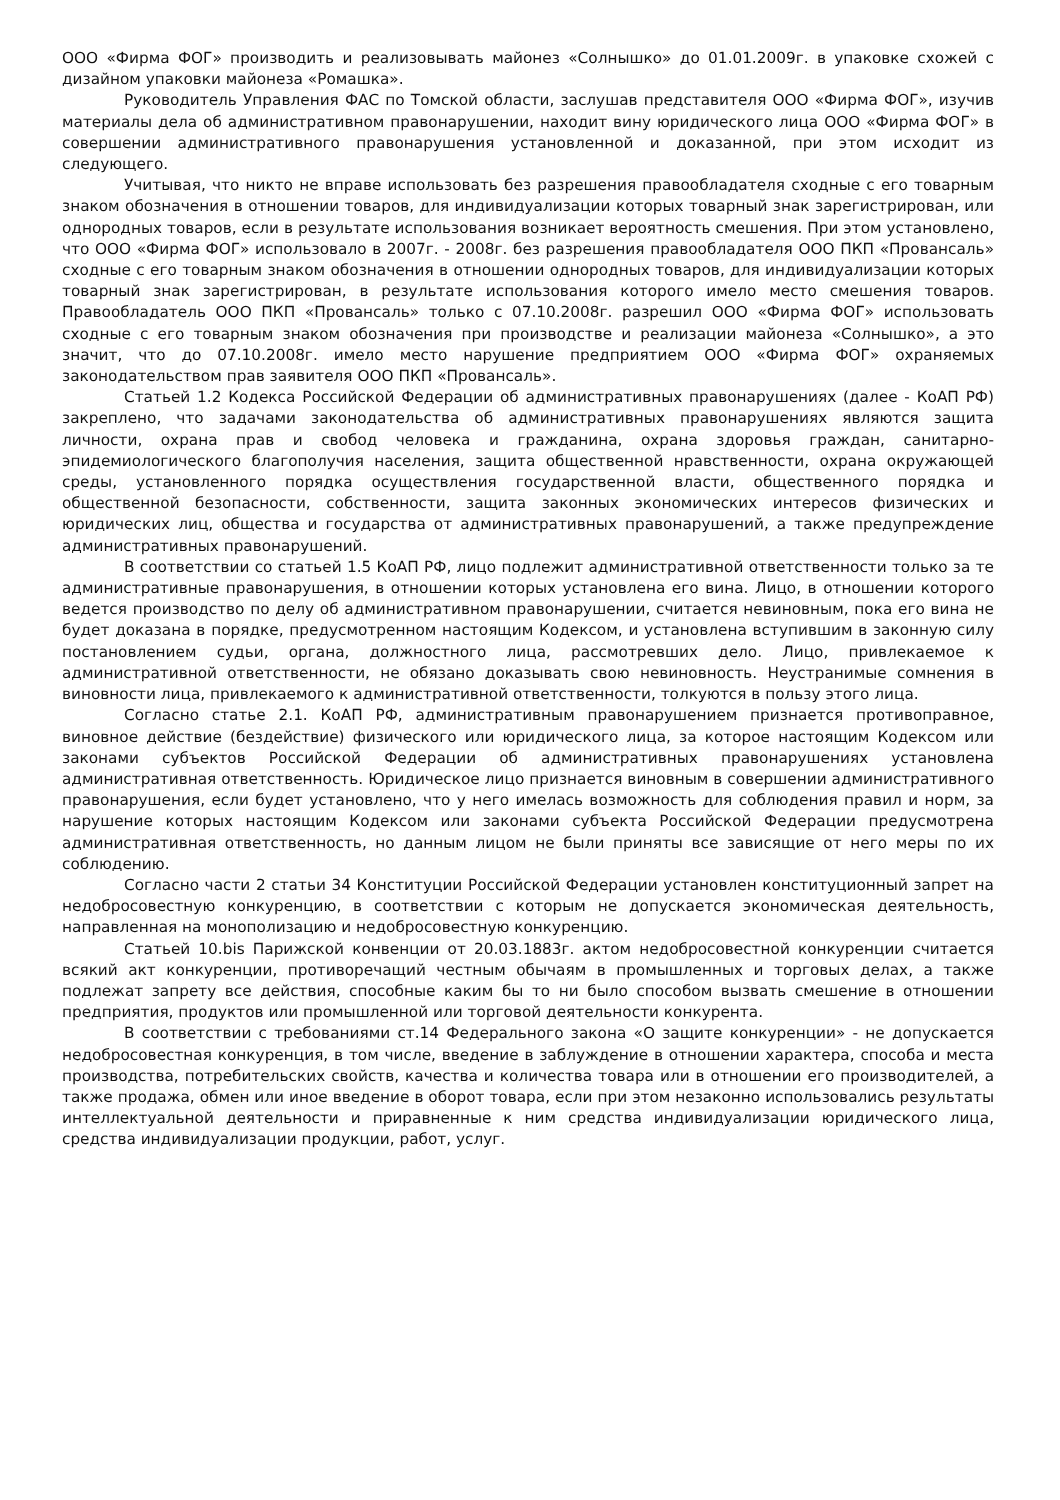ООО «Фирма ФОГ» производить и реализовывать майонез «Солнышко» до 01.01.2009г. в упаковке схожей с дизайном упаковки майонеза «Ромашка».
Руководитель Управления ФАС по Томской области, заслушав представителя ООО «Фирма ФОГ», изучив материалы дела об административном правонарушении, находит вину юридического лица ООО «Фирма ФОГ» в совершении административного правонарушения установленной и доказанной, при этом исходит из следующего.
Учитывая, что никто не вправе использовать без разрешения правообладателя сходные с его товарным знаком обозначения в отношении товаров, для индивидуализации которых товарный знак зарегистрирован, или однородных товаров, если в результате использования возникает вероятность смешения. При этом установлено, что ООО «Фирма ФОГ» использовало в 2007г. - 2008г. без разрешения правообладателя ООО ПКП «Провансаль» сходные с его товарным знаком обозначения в отношении однородных товаров, для индивидуализации которых товарный знак зарегистрирован, в результате использования которого имело место смешения товаров. Правообладатель ООО ПКП «Провансаль» только с 07.10.2008г. разрешил ООО «Фирма ФОГ» использовать сходные с его товарным знаком обозначения при производстве и реализации майонеза «Солнышко», а это значит, что до 07.10.2008г. имело место нарушение предприятием ООО «Фирма ФОГ» охраняемых законодательством прав заявителя ООО ПКП «Провансаль».
Статьей 1.2 Кодекса Российской Федерации об административных правонарушениях (далее - КоАП РФ) закреплено, что задачами законодательства об административных правонарушениях являются защита личности, охрана прав и свобод человека и гражданина, охрана здоровья граждан, санитарно-эпидемиологического благополучия населения, защита общественной нравственности, охрана окружающей среды, установленного порядка осуществления государственной власти, общественного порядка и общественной безопасности, собственности, защита законных экономических интересов физических и юридических лиц, общества и государства от административных правонарушений, а также предупреждение административных правонарушений.
В соответствии со статьей 1.5 КоАП РФ, лицо подлежит административной ответственности только за те административные правонарушения, в отношении которых установлена его вина. Лицо, в отношении которого ведется производство по делу об административном правонарушении, считается невиновным, пока его вина не будет доказана в порядке, предусмотренном настоящим Кодексом, и установлена вступившим в законную силу постановлением судьи, органа, должностного лица, рассмотревших дело. Лицо, привлекаемое к административной ответственности, не обязано доказывать свою невиновность. Неустранимые сомнения в виновности лица, привлекаемого к административной ответственности, толкуются в пользу этого лица.
Согласно статье 2.1. КоАП РФ, административным правонарушением признается противоправное, виновное действие (бездействие) физического или юридического лица, за которое настоящим Кодексом или законами субъектов Российской Федерации об административных правонарушениях установлена административная ответственность. Юридическое лицо признается виновным в совершении административного правонарушения, если будет установлено, что у него имелась возможность для соблюдения правил и норм, за нарушение которых настоящим Кодексом или законами субъекта Российской Федерации предусмотрена административная ответственность, но данным лицом не были приняты все зависящие от него меры по их соблюдению.
Согласно части 2 статьи 34 Конституции Российской Федерации установлен конституционный запрет на недобросовестную конкуренцию, в соответствии с которым не допускается экономическая деятельность, направленная на монополизацию и недобросовестную конкуренцию.
Статьей 10.bis Парижской конвенции от 20.03.1883г. актом недобросовестной конкуренции считается всякий акт конкуренции, противоречащий честным обычаям в промышленных и торговых делах, а также подлежат запрету все действия, способные каким бы то ни было способом вызвать смешение в отношении предприятия, продуктов или промышленной или торговой деятельности конкурента.
В соответствии с требованиями ст.14 Федерального закона «О защите конкуренции» - не допускается недобросовестная конкуренция, в том числе, введение в заблуждение в отношении характера, способа и места производства, потребительских свойств, качества и количества товара или в отношении его производителей, а также продажа, обмен или иное введение в оборот товара, если при этом незаконно использовались результаты интеллектуальной деятельности и приравненные к ним средства индивидуализации юридического лица, средства индивидуализации продукции, работ, услуг.